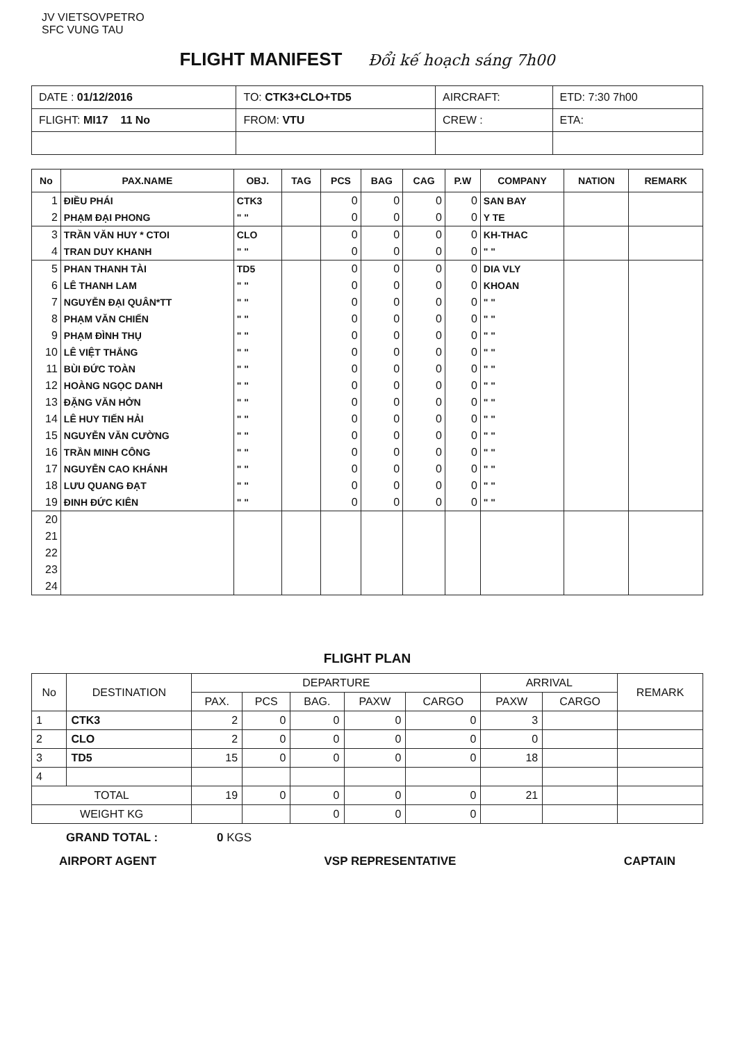JV VIETSOVPETRO
SFC VUNG TAU
FLIGHT MANIFEST Đổi kế hoạch sáng 7h00
| DATE : 01/12/2016 | TO: CTK3+CLO+TD5 | AIRCRAFT: | ETD: 7:30 7h00 |
| FLIGHT: MI17 11 No | FROM: VTU | CREW : | ETA: |
| No | PAX.NAME | OBJ. | TAG | PCS | BAG | CAG | P.W | COMPANY | NATION | REMARK |
| --- | --- | --- | --- | --- | --- | --- | --- | --- | --- | --- |
| 1 | ĐIỀU PHÁI | CTK3 | | 0 | 0 | 0 | 0 | SAN BAY | | |
| 2 | PHẠM ĐẠI PHONG | " " | | 0 | 0 | 0 | 0 | Y TE | | |
| 3 | TRẦN VĂN HUY * CTOI | CLO | | 0 | 0 | 0 | 0 | KH-THAC | | |
| 4 | TRAN DUY KHANH | " " | | 0 | 0 | 0 | 0 | " " | | |
| 5 | PHAN THANH TÀI | TD5 | | 0 | 0 | 0 | 0 | DIA VLY | | |
| 6 | LÊ THANH LAM | " " | | 0 | 0 | 0 | 0 | KHOAN | | |
| 7 | NGUYỄN ĐẠI QUÂN*TT | " " | | 0 | 0 | 0 | 0 | " " | | |
| 8 | PHẠM VĂN CHIẾN | " " | | 0 | 0 | 0 | 0 | " " | | |
| 9 | PHẠM ĐÌNH THỤ | " " | | 0 | 0 | 0 | 0 | " " | | |
| 10 | LÊ VIỆT THẮNG | " " | | 0 | 0 | 0 | 0 | " " | | |
| 11 | BÙI ĐỨC TOÀN | " " | | 0 | 0 | 0 | 0 | " " | | |
| 12 | HOÀNG NGỌC DANH | " " | | 0 | 0 | 0 | 0 | " " | | |
| 13 | ĐẶNG VĂN HỞN | " " | | 0 | 0 | 0 | 0 | " " | | |
| 14 | LÊ HUY TIẾN HẢI | " " | | 0 | 0 | 0 | 0 | " " | | |
| 15 | NGUYỄN VĂN CƯỜNG | " " | | 0 | 0 | 0 | 0 | " " | | |
| 16 | TRẦN MINH CÔNG | " " | | 0 | 0 | 0 | 0 | " " | | |
| 17 | NGUYỄN CAO KHÁNH | " " | | 0 | 0 | 0 | 0 | " " | | |
| 18 | LƯU QUANG ĐẠT | " " | | 0 | 0 | 0 | 0 | " " | | |
| 19 | ĐINH ĐỨC KIÊN | " " | | 0 | 0 | 0 | 0 | " " | | |
| 20 | | | | | | | | | | |
| 21 | | | | | | | | | | |
| 22 | | | | | | | | | | |
| 23 | | | | | | | | | | |
| 24 | | | | | | | | | | |
FLIGHT PLAN
| No | DESTINATION | DEPARTURE | | | | | ARRIVAL | | REMARK |
| --- | --- | --- | --- | --- | --- | --- | --- | --- | --- |
| | | PAX. | PCS | BAG. | PAXW | CARGO | PAXW | CARGO | |
| 1 | CTK3 | 2 | 0 | 0 | 0 | 0 | 3 | | |
| 2 | CLO | 2 | 0 | 0 | 0 | 0 | 0 | | |
| 3 | TD5 | 15 | 0 | 0 | 0 | 0 | 18 | | |
| 4 | | | | | | | | | |
| TOTAL | | 19 | 0 | 0 | 0 | 0 | 21 | | |
| WEIGHT KG | | | | 0 | 0 | 0 | | | |
GRAND TOTAL : 0 KGS
AIRPORT AGENT VSP REPRESENTATIVE CAPTAIN